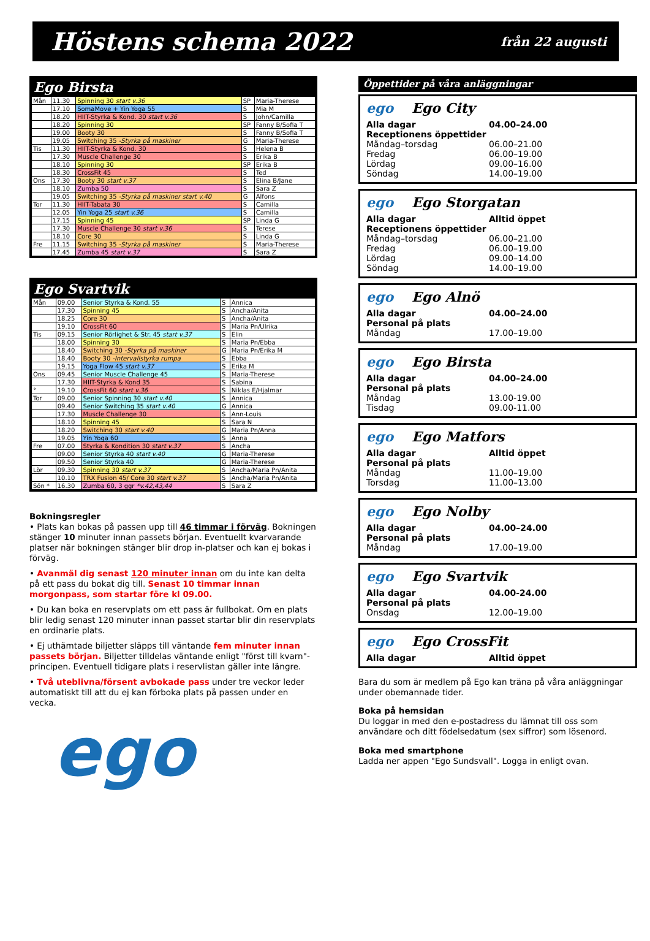Höstens schema 2022 från 22 augusti
Ego Birsta
| Mån | 11.30 | Spinning 30 start v.36 | SP | Maria-Therese |
| | 17.10 | SomaMove + Yin Yoga 55 | S | Mia M |
| | 18.20 | HIIT-Styrka & Kond. 30 start v.36 | S | John/Camilla |
| | 18.20 | Spinning 30 | SP | Fanny B/Sofia T |
| | 19.00 | Booty 30 | S | Fanny B/Sofia T |
| | 19.05 | Switching 35 -Styrka på maskiner | G | Maria-Therese |
| Tis | 11.30 | HIIT-Styrka & Kond. 30 | S | Helena B |
| | 17.30 | Muscle Challenge 30 | S | Erika B |
| | 18.10 | Spinning 30 | SP | Erika B |
| | 18.30 | CrossFit 45 | S | Ted |
| Ons | 17.30 | Booty 30 start v.37 | S | Elina B/Jane |
| | 18.10 | Zumba 50 | S | Sara Z |
| | 19.05 | Switching 35 -Styrka på maskiner start v.40 | G | Alfons |
| Tor | 11.30 | HIIT-Tabata 30 | S | Camilla |
| | 12.05 | Yin Yoga 25 start v.36 | S | Camilla |
| | 17.15 | Spinning 45 | SP | Linda G |
| | 17.30 | Muscle Challenge 30 start v.36 | S | Terese |
| | 18.10 | Core 30 | S | Linda G |
| Fre | 11.15 | Switching 35 -Styrka på maskiner | S | Maria-Therese |
| | 17.45 | Zumba 45 start v.37 | S | Sara Z |
Ego Svartvik
| Mån | 09.00 | Senior Styrka & Kond. 55 | S | Annica |
| | 17.30 | Spinning 45 | S | Ancha/Anita |
| | 18.25 | Core 30 | S | Ancha/Anita |
| | 19.10 | CrossFit 60 | S | Maria Pn/Ulrika |
| Tis | 09.15 | Senior Rörlighet & Str. 45 start v.37 | S | Elin |
| | 18.00 | Spinning 30 | S | Maria Pn/Ebba |
| | 18.40 | Switching 30 -Styrka på maskiner | G | Maria Pn/Erika M |
| | 18.40 | Booty 30 -Intervallstyrka rumpa | S | Ebba |
| | 19.15 | Yoga Flow 45 start v.37 | S | Erika M |
| Ons | 09.45 | Senior Muscle Challenge 45 | S | Maria-Therese |
| | 17.30 | HIIT-Styrka & Kond 35 | S | Sabina |
| ° | 19.10 | CrossFit 60 start v.36 | S | Niklas E/Hjalmar |
| Tor | 09.00 | Senior Spinning 30 start v.40 | S | Annica |
| | 09.40 | Senior Switching 35 start v.40 | G | Annica |
| | 17.30 | Muscle Challenge 30 | S | Ann-Louis |
| | 18.10 | Spinning 45 | S | Sara N |
| | 18.20 | Switching 30 start v.40 | G | Maria Pn/Anna |
| | 19.05 | Yin Yoga 60 | S | Anna |
| Fre | 07.00 | Styrka & Kondition 30 start v.37 | S | Ancha |
| | 09.00 | Senior Styrka 40 start v.40 | G | Maria-Therese |
| | 09.50 | Senior Styrka 40 | G | Maria-Therese |
| Lör | 09.30 | Spinning 30 start v.37 | S | Ancha/Maria Pn/Anita |
| | 10.10 | TRX Fusion 45/ Core 30 start v.37 | S | Ancha/Maria Pn/Anita |
| Sön * | 16.30 | Zumba 60, 3 ggr *v.42,43,44 | S | Sara Z |
Bokningsregler
• Plats kan bokas på passen upp till 46 timmar i förväg. Bokningen stänger 10 minuter innan passets början. Eventuellt kvarvarande platser när bokningen stänger blir drop in-platser och kan ej bokas i förväg.
• Avanmäl dig senast 120 minuter innan om du inte kan delta på ett pass du bokat dig till. Senast 10 timmar innan morgonpass, som startar före kl 09.00.
• Du kan boka en reservplats om ett pass är fullbokat. Om en plats blir ledig senast 120 minuter innan passet startar blir din reservplats en ordinarie plats.
• Ej uthämtade biljetter släpps till väntande fem minuter innan passets början. Biljetter tilldelas väntande enligt "först till kvarn"-principen. Eventuell tidigare plats i reservlistan gäller inte längre.
• Två uteblivna/försent avbokade pass under tre veckor leder automatiskt till att du ej kan förboka plats på passen under en vecka.
ego
Öppettider på våra anläggningar
ego Ego City
Alla dagar 04.00–24.00
Receptionens öppettider
Måndag–torsdag 06.00–21.00
Fredag 06.00–19.00
Lördag 09.00–16.00
Söndag 14.00–19.00
ego Ego Storgatan
Alla dagar Alltid öppet
Receptionens öppettider
Måndag–torsdag 06.00–21.00
Fredag 06.00–19.00
Lördag 09.00–14.00
Söndag 14.00–19.00
ego Ego Alnö
Alla dagar 04.00–24.00
Personal på plats
Måndag 17.00–19.00
ego Ego Birsta
Alla dagar 04.00–24.00
Personal på plats
Måndag 13.00-19.00
Tisdag 09.00-11.00
ego Ego Matfors
Alla dagar Alltid öppet
Personal på plats
Måndag 11.00–19.00
Torsdag 11.00–13.00
ego Ego Nolby
Alla dagar 04.00–24.00
Personal på plats
Måndag 17.00–19.00
ego Ego Svartvik
Alla dagar 04.00-24.00
Personal på plats
Onsdag 12.00–19.00
ego Ego CrossFit
Alla dagar Alltid öppet
Bara du som är medlem på Ego kan träna på våra anläggningar under obemannade tider.
Boka på hemsidan
Du loggar in med den e-postadress du lämnat till oss som användare och ditt födelsedatum (sex siffror) som lösenord.
Boka med smartphone
Ladda ner appen "Ego Sundsvall". Logga in enligt ovan.